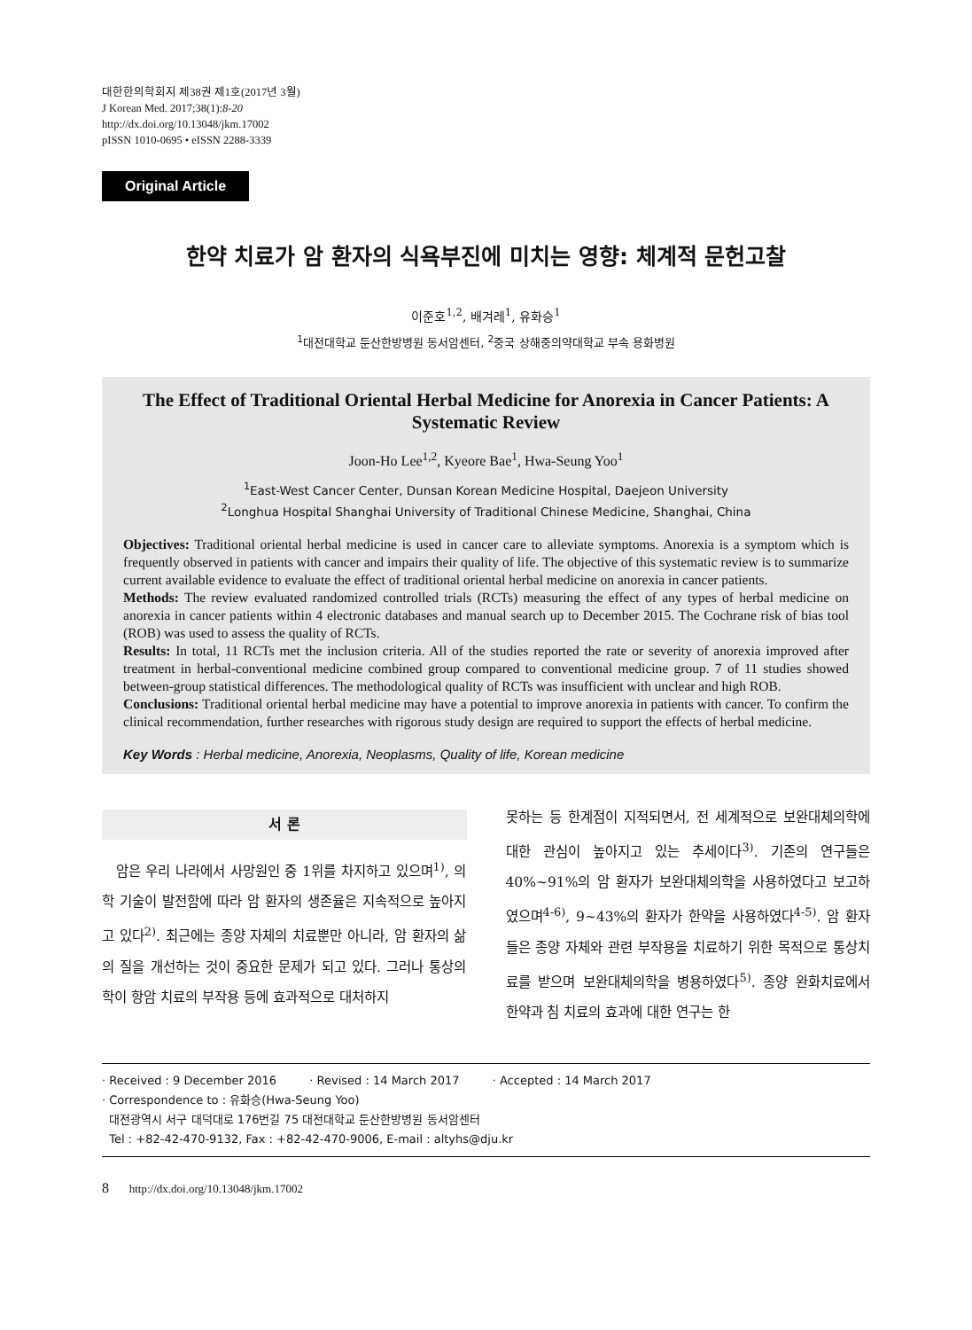대한한의학회지 제38권 제1호(2017년 3월)
J Korean Med. 2017;38(1):8-20
http://dx.doi.org/10.13048/jkm.17002
pISSN 1010-0695 • eISSN 2288-3339
Original Article
한약 치료가 암 환자의 식욕부진에 미치는 영향: 체계적 문헌고찰
이준호<sup>1,2</sup>, 배겨레<sup>1</sup>, 유화승<sup>1</sup>
<sup>1</sup> 대전대학교 둔산한방병원 동서암센터, <sup>2</sup>중국 상해중의약대학교 부속 용화병원
The Effect of Traditional Oriental Herbal Medicine for Anorexia in Cancer Patients: A Systematic Review
Joon-Ho Lee<sup>1,2</sup>, Kyeore Bae<sup>1</sup>, Hwa-Seung Yoo<sup>1</sup>
<sup>1</sup> East-West Cancer Center, Dunsan Korean Medicine Hospital, Daejeon University
<sup>2</sup> Longhua Hospital Shanghai University of Traditional Chinese Medicine, Shanghai, China
Objectives: Traditional oriental herbal medicine is used in cancer care to alleviate symptoms. Anorexia is a symptom which is frequently observed in patients with cancer and impairs their quality of life. The objective of this systematic review is to summarize current available evidence to evaluate the effect of traditional oriental herbal medicine on anorexia in cancer patients.
Methods: The review evaluated randomized controlled trials (RCTs) measuring the effect of any types of herbal medicine on anorexia in cancer patients within 4 electronic databases and manual search up to December 2015. The Cochrane risk of bias tool (ROB) was used to assess the quality of RCTs.
Results: In total, 11 RCTs met the inclusion criteria. All of the studies reported the rate or severity of anorexia improved after treatment in herbal-conventional medicine combined group compared to conventional medicine group. 7 of 11 studies showed between-group statistical differences. The methodological quality of RCTs was insufficient with unclear and high ROB.
Conclusions: Traditional oriental herbal medicine may have a potential to improve anorexia in patients with cancer. To confirm the clinical recommendation, further researches with rigorous study design are required to support the effects of herbal medicine.
Key Words : Herbal medicine, Anorexia, Neoplasms, Quality of life, Korean medicine
서 론
암은 우리 나라에서 사망원인 중 1위를 차지하고 있으며<sup>1)</sup>, 의학 기술이 발전함에 따라 암 환자의 생존율은 지속적으로 높아지고 있다<sup>2)</sup>. 최근에는 종양 자체의 치료뿐만 아니라, 암 환자의 삶의 질을 개선하는 것이 중요한 문제가 되고 있다. 그러나 통상의학이 항암 치료의 부작용 등에 효과적으로 대처하지
못하는 등 한계점이 지적되면서, 전 세계적으로 보완대체의학에 대한 관심이 높아지고 있는 추세이다<sup>3)</sup>. 기존의 연구들은 40%~91%의 암 환자가 보완대체의학을 사용하였다고 보고하였으며<sup>4-6)</sup>, 9~43%의 환자가 한약을 사용하였다<sup>4-5)</sup>. 암 환자들은 종양 자체와 관련 부작용을 치료하기 위한 목적으로 통상치료를 받으며 보완대체의학을 병용하였다<sup>5)</sup>. 종양 완화치료에서 한약과 침 치료의 효과에 대한 연구는 한
· Received : 9 December 2016 · Revised : 14 March 2017 · Accepted : 14 March 2017
· Correspondence to : 유화승(Hwa-Seung Yoo)
대전광역시 서구 대덕대로 176번길 75 대전대학교 둔산한방병원 동서암센터
Tel : +82-42-470-9132, Fax : +82-42-470-9006, E-mail : altyhs@dju.kr
8 http://dx.doi.org/10.13048/jkm.17002